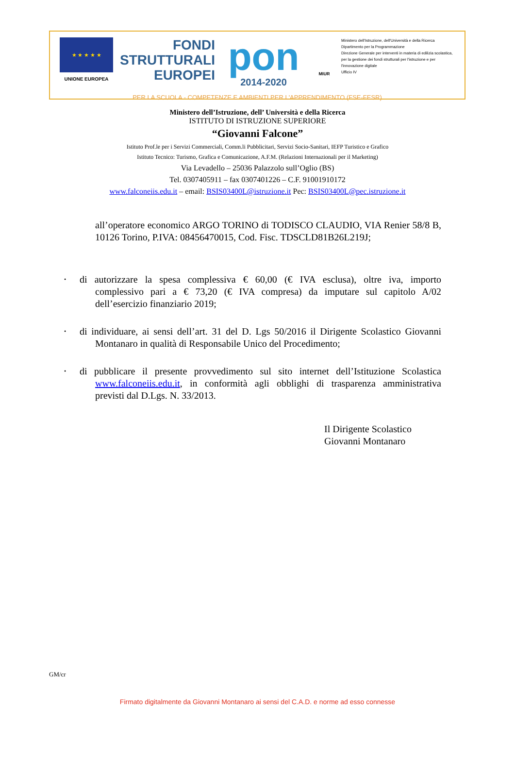★ ★ ★ ★ ★
UNIONE EUROPEA
FONDI
STRUTTURALI
EUROPEI
pon
2014-2020
MIUR
Ministero dell'Istruzione, dell'Università e della Ricerca
Dipartimento per la Programmazione
Direzione Generale per interventi in materia di edilizia scolastica, per la gestione dei fondi strutturali per l'istruzione e per l'innovazione digitale
Ufficio IV
PER LA SCUOLA - COMPETENZE E AMBIENTI PER L'APPRENDIMENTO (FSE-FESR)
Ministero dell’Istruzione, dell’ Università e della Ricerca
ISTITUTO DI ISTRUZIONE SUPERIORE
“Giovanni Falcone”
Istituto Prof.le per i Servizi Commerciali, Comm.li Pubblicitari, Servizi Socio-Sanitari, IEFP Turistico e Grafico
Istituto Tecnico: Turismo, Grafica e Comunicazione, A.F.M. (Relazioni Internazionali per il Marketing)
Via Levadello – 25036 Palazzolo sull’Oglio (BS)
Tel. 0307405911 – fax 0307401226 – C.F. 91001910172
www.falconeiis.edu.it – email: BSIS03400L@istruzione.it Pec: BSIS03400L@pec.istruzione.it
all’operatore economico ARGO TORINO di TODISCO CLAUDIO, VIA Renier 58/8 B, 10126 Torino, P.IVA: 08456470015, Cod. Fisc. TDSCLD81B26L219J;
• di autorizzare la spesa complessiva € 60,00 (€ IVA esclusa), oltre iva, importo complessivo pari a € 73,20 (€ IVA compresa) da imputare sul capitolo A/02 dell’esercizio finanziario 2019;
• di individuare, ai sensi dell’art. 31 del D. Lgs 50/2016 il Dirigente Scolastico Giovanni Montanaro in qualità di Responsabile Unico del Procedimento;
• di pubblicare il presente provvedimento sul sito internet dell’Istituzione Scolastica www.falconeiis.edu.it, in conformità agli obblighi di trasparenza amministrativa previsti dal D.Lgs. N. 33/2013.
Il Dirigente Scolastico
Giovanni Montanaro
GM/cr
Firmato digitalmente da Giovanni Montanaro ai sensi del C.A.D. e norme ad esso connesse